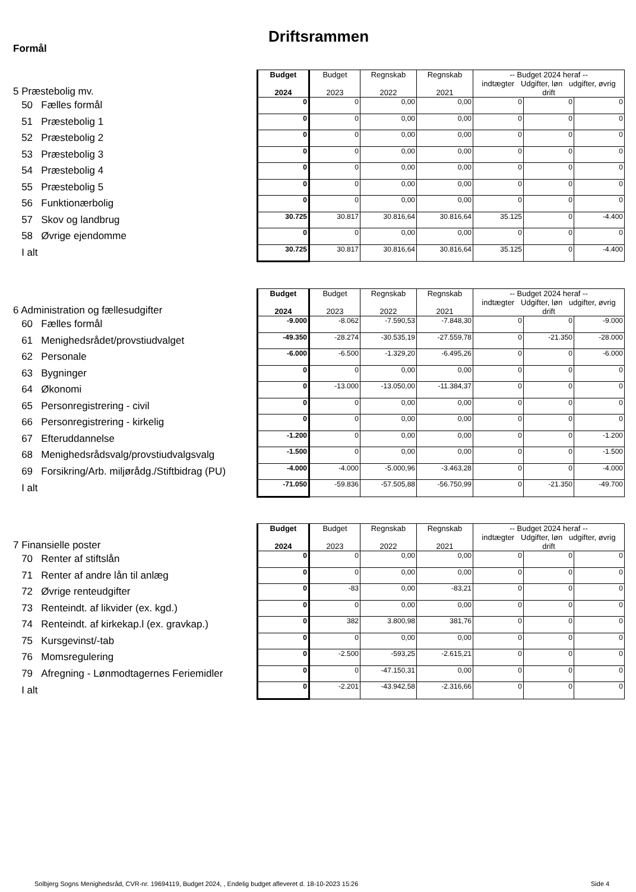Driftsrammen
Formål
| 5 Præstebolig mv. | Budget 2024 | Budget 2023 | Regnskab 2022 | Regnskab 2021 | -- Budget 2024 heraf -- indtægter Udgifter, løn udgifter, øvrig drift | | |
| 50 Fælles formål | 0 | 0 | 0,00 | 0,00 | 0 | 0 | 0 |
| 51 Præstebolig 1 | 0 | 0 | 0,00 | 0,00 | 0 | 0 | 0 |
| 52 Præstebolig 2 | 0 | 0 | 0,00 | 0,00 | 0 | 0 | 0 |
| 53 Præstebolig 3 | 0 | 0 | 0,00 | 0,00 | 0 | 0 | 0 |
| 54 Præstebolig 4 | 0 | 0 | 0,00 | 0,00 | 0 | 0 | 0 |
| 55 Præstebolig 5 | 0 | 0 | 0,00 | 0,00 | 0 | 0 | 0 |
| 56 Funktionærbolig | 0 | 0 | 0,00 | 0,00 | 0 | 0 | 0 |
| 57 Skov og landbrug | 30.725 | 30.817 | 30.816,64 | 30.816,64 | 35.125 | 0 | -4.400 |
| 58 Øvrige ejendomme | 0 | 0 | 0,00 | 0,00 | 0 | 0 | 0 |
| I alt | 30.725 | 30.817 | 30.816,64 | 30.816,64 | 35.125 | 0 | -4.400 |
| 6 Administration og fællesudgifter | Budget 2024 | Budget 2023 | Regnskab 2022 | Regnskab 2021 | -- Budget 2024 heraf -- indtægter Udgifter, løn udgifter, øvrig drift | | |
| 60 Fælles formål | -9.000 | -8.062 | -7.590,53 | -7.848,30 | 0 | 0 | -9.000 |
| 61 Menighedsrådet/provstiudvalget | -49.350 | -28.274 | -30.535,19 | -27.559,78 | 0 | -21.350 | -28.000 |
| 62 Personale | -6.000 | -6.500 | -1.329,20 | -6.495,26 | 0 | 0 | -6.000 |
| 63 Bygninger | 0 | 0 | 0,00 | 0,00 | 0 | 0 | 0 |
| 64 Økonomi | 0 | -13.000 | -13.050,00 | -11.384,37 | 0 | 0 | 0 |
| 65 Personregistrering - civil | 0 | 0 | 0,00 | 0,00 | 0 | 0 | 0 |
| 66 Personregistrering - kirkelig | 0 | 0 | 0,00 | 0,00 | 0 | 0 | 0 |
| 67 Efteruddannelse | -1.200 | 0 | 0,00 | 0,00 | 0 | 0 | -1.200 |
| 68 Menighedsrådsvalg/provstiudvalgsvalg | -1.500 | 0 | 0,00 | 0,00 | 0 | 0 | -1.500 |
| 69 Forsikring/Arb. miljørådg./Stiftbidrag (PU) | -4.000 | -4.000 | -5.000,96 | -3.463,28 | 0 | 0 | -4.000 |
| I alt | -71.050 | -59.836 | -57.505,88 | -56.750,99 | 0 | -21.350 | -49.700 |
| 7 Finansielle poster | Budget 2024 | Budget 2023 | Regnskab 2022 | Regnskab 2021 | -- Budget 2024 heraf -- indtægter Udgifter, løn udgifter, øvrig drift | | |
| 70 Renter af stiftslån | 0 | 0 | 0,00 | 0,00 | 0 | 0 | 0 |
| 71 Renter af andre lån til anlæg | 0 | 0 | 0,00 | 0,00 | 0 | 0 | 0 |
| 72 Øvrige renteudgifter | 0 | -83 | 0,00 | -83,21 | 0 | 0 | 0 |
| 73 Renteindt. af likvider (ex. kgd.) | 0 | 0 | 0,00 | 0,00 | 0 | 0 | 0 |
| 74 Renteindt. af kirkekap.l (ex. gravkap.) | 0 | 382 | 3.800,98 | 381,76 | 0 | 0 | 0 |
| 75 Kursgevinst/-tab | 0 | 0 | 0,00 | 0,00 | 0 | 0 | 0 |
| 76 Momsregulering | 0 | -2.500 | -593,25 | -2.615,21 | 0 | 0 | 0 |
| 79 Afregning - Lønmodtagernes Feriemidler | 0 | 0 | -47.150,31 | 0,00 | 0 | 0 | 0 |
| I alt | 0 | -2.201 | -43.942,58 | -2.316,66 | 0 | 0 | 0 |
Solbjerg Sogns Menighedsråd, CVR-nr. 19694119, Budget 2024, , Endelig budget afleveret d. 18-10-2023 15:26
Side 4